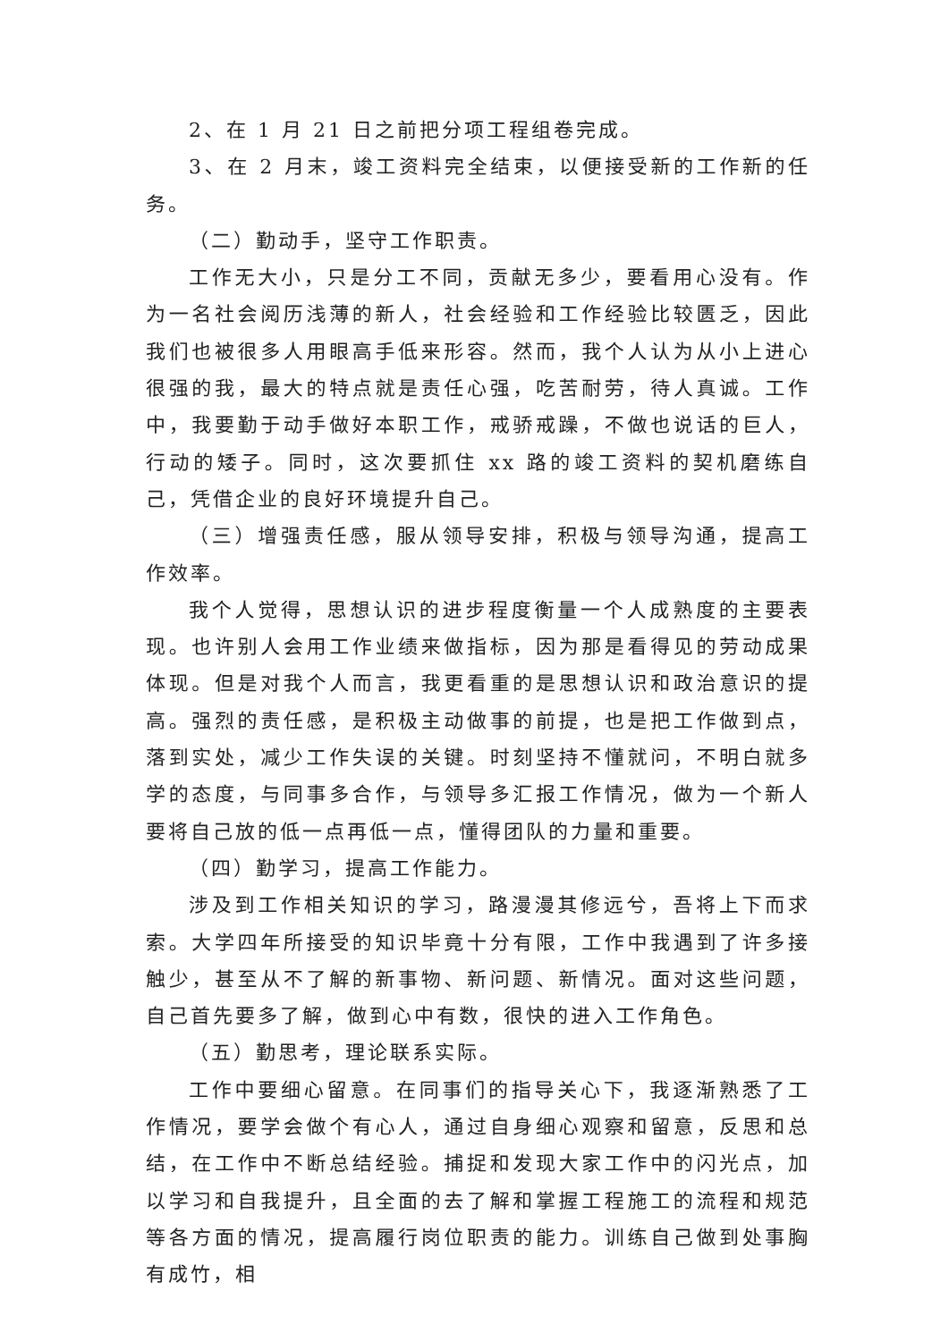2、在 1 月 21 日之前把分项工程组卷完成。
3、在 2 月末，竣工资料完全结束，以便接受新的工作新的任务。
（二）勤动手，坚守工作职责。
工作无大小，只是分工不同，贡献无多少，要看用心没有。作为一名社会阅历浅薄的新人，社会经验和工作经验比较匮乏，因此我们也被很多人用眼高手低来形容。然而，我个人认为从小上进心很强的我，最大的特点就是责任心强，吃苦耐劳，待人真诚。工作中，我要勤于动手做好本职工作，戒骄戒躁，不做也说话的巨人，行动的矮子。同时，这次要抓住 xx 路的竣工资料的契机磨练自己，凭借企业的良好环境提升自己。
（三）增强责任感，服从领导安排，积极与领导沟通，提高工作效率。
我个人觉得，思想认识的进步程度衡量一个人成熟度的主要表现。也许别人会用工作业绩来做指标，因为那是看得见的劳动成果体现。但是对我个人而言，我更看重的是思想认识和政治意识的提高。强烈的责任感，是积极主动做事的前提，也是把工作做到点，落到实处，减少工作失误的关键。时刻坚持不懂就问，不明白就多学的态度，与同事多合作，与领导多汇报工作情况，做为一个新人要将自己放的低一点再低一点，懂得团队的力量和重要。
（四）勤学习，提高工作能力。
涉及到工作相关知识的学习，路漫漫其修远兮，吾将上下而求索。大学四年所接受的知识毕竟十分有限，工作中我遇到了许多接触少，甚至从不了解的新事物、新问题、新情况。面对这些问题，自己首先要多了解，做到心中有数，很快的进入工作角色。
（五）勤思考，理论联系实际。
工作中要细心留意。在同事们的指导关心下，我逐渐熟悉了工作情况，要学会做个有心人，通过自身细心观察和留意，反思和总结，在工作中不断总结经验。捕捉和发现大家工作中的闪光点，加以学习和自我提升，且全面的去了解和掌握工程施工的流程和规范等各方面的情况，提高履行岗位职责的能力。训练自己做到处事胸有成竹，相